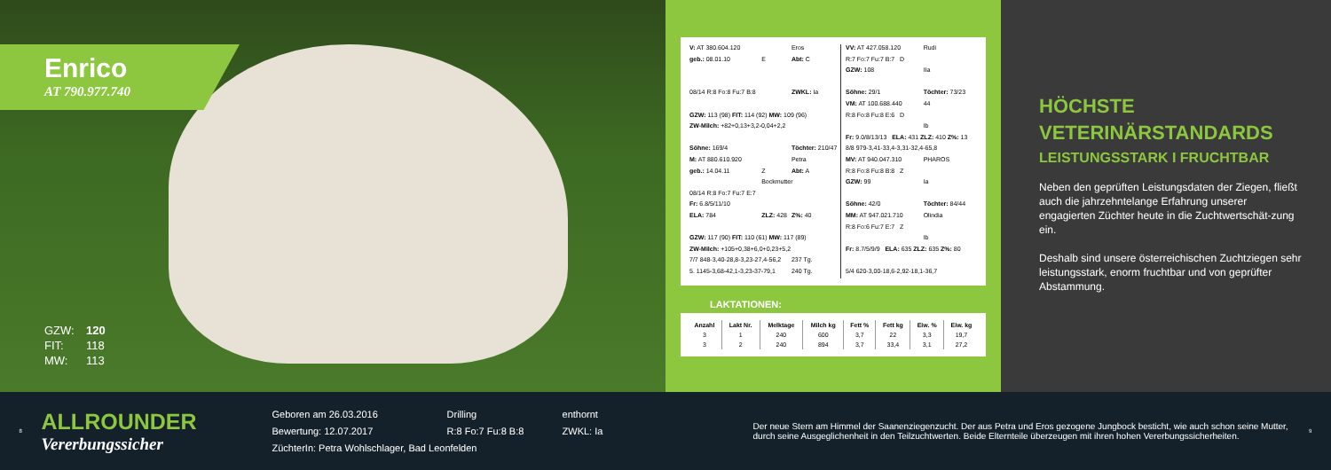Enrico
AT 790.977.740
GZW: 120
FIT: 118
MW: 113
| V: AT 380.604.120 | | Eros |
| geb.: 08.01.10 | E | Abt: C |
| 08/14 R:8 Fo:8 Fu:7 B:8 | | ZWKL: Ia |
| GZW: 113 (98) FIT: 114 (92) MW: 109 (96) | | |
| ZW-Milch: +82+0,13+3,2-0,04+2,2 | | |
| Söhne: 169/4 | | Töchter: 210/47 |
| M: AT 880.610.920 | | Petra |
| geb.: 14.04.11 | Z | Abt: A |
| | Bockmutter | |
| 08/14 R:8 Fo:7 Fu:7 E:7 | | |
| Fr: 6.8/5/11/10 | | |
| ELA: 784 | ZLZ: 428 | Z%: 40 |
| GZW: 117 (90) FIT: 110 (61) MW: 117 (89) | | |
| ZW-Milch: +105+0,38+6,0+0,23+5,2 | | |
| 7/7 848-3,40-28,8-3,23-27,4-56,2 | | 237 Tg. |
| 5. 1145-3,68-42,1-3,23-37-79,1 | | 240 Tg. |
| VV: AT 427.058.120 | Rudi |
| R:7 Fo:7 Fu:7 B:7 D | |
| GZW: 108 | IIa |
| Söhne: 29/1 | Töchter: 73/23 |
| VM: AT 100.688.440 | 44 |
| R:8 Fo:8 Fu:8 E:6 D | |
| | Ib |
| Fr: 9.0/8/13/13 ELA: 431 ZLZ: 410 Z%: 13 | |
| 8/8 979-3,41-33,4-3,31-32,4-65,8 | |
| MV: AT 940.047.310 | PHAROS |
| R:8 Fo:8 Fu:8 B:8 Z | |
| GZW: 99 | Ia |
| Söhne: 42/0 | Töchter: 84/44 |
| MM: AT 947.021.710 | Olindia |
| R:8 Fo:6 Fu:7 E:7 Z | |
| | Ib |
| Fr: 8.7/5/9/9 ELA: 635 ZLZ: 635 Z%: 80 | |
| 5/4 620-3,00-18,6-2,92-18,1-36,7 | |
LAKTATIONEN:
| Anzahl | Lakt Nr. | Melktage | Milch kg | Fett % | Fett kg | Eiw. % | Eiw. kg |
| --- | --- | --- | --- | --- | --- | --- | --- |
| 3 | 1 | 240 | 600 | 3,7 | 22 | 3,3 | 19,7 |
| 3 | 2 | 240 | 894 | 3,7 | 33,4 | 3,1 | 27,2 |
HÖCHSTE
VETERINÄRSTANDARDS
LEISTUNGSSTARK I FRUCHTBAR
Neben den geprüften Leistungsdaten der Ziegen, fließt auch die jahrzehntelange Erfahrung unserer engagierten Züchter heute in die Zuchtwertschät-zung ein.
Deshalb sind unsere österreichischen Zuchtziegen sehr leistungsstark, enorm fruchtbar und von geprüfter Abstammung.
8
ALLROUNDER
Vererbungssicher
Geboren am 26.03.2016
Drilling
enthornt
Bewertung: 12.07.2017
R:8 Fo:7 Fu:8 B:8
ZWKL: Ia
ZüchterIn: Petra Wohlschlager, Bad Leonfelden
Der neue Stern am Himmel der Saanenziegenzucht. Der aus Petra und Eros gezogene Jungbock besticht, wie auch schon seine Mutter, durch seine Ausgeglichenheit in den Teilzuchtwerten. Beide Elternteile überzeugen mit ihren hohen Vererbungssicherheiten.
9